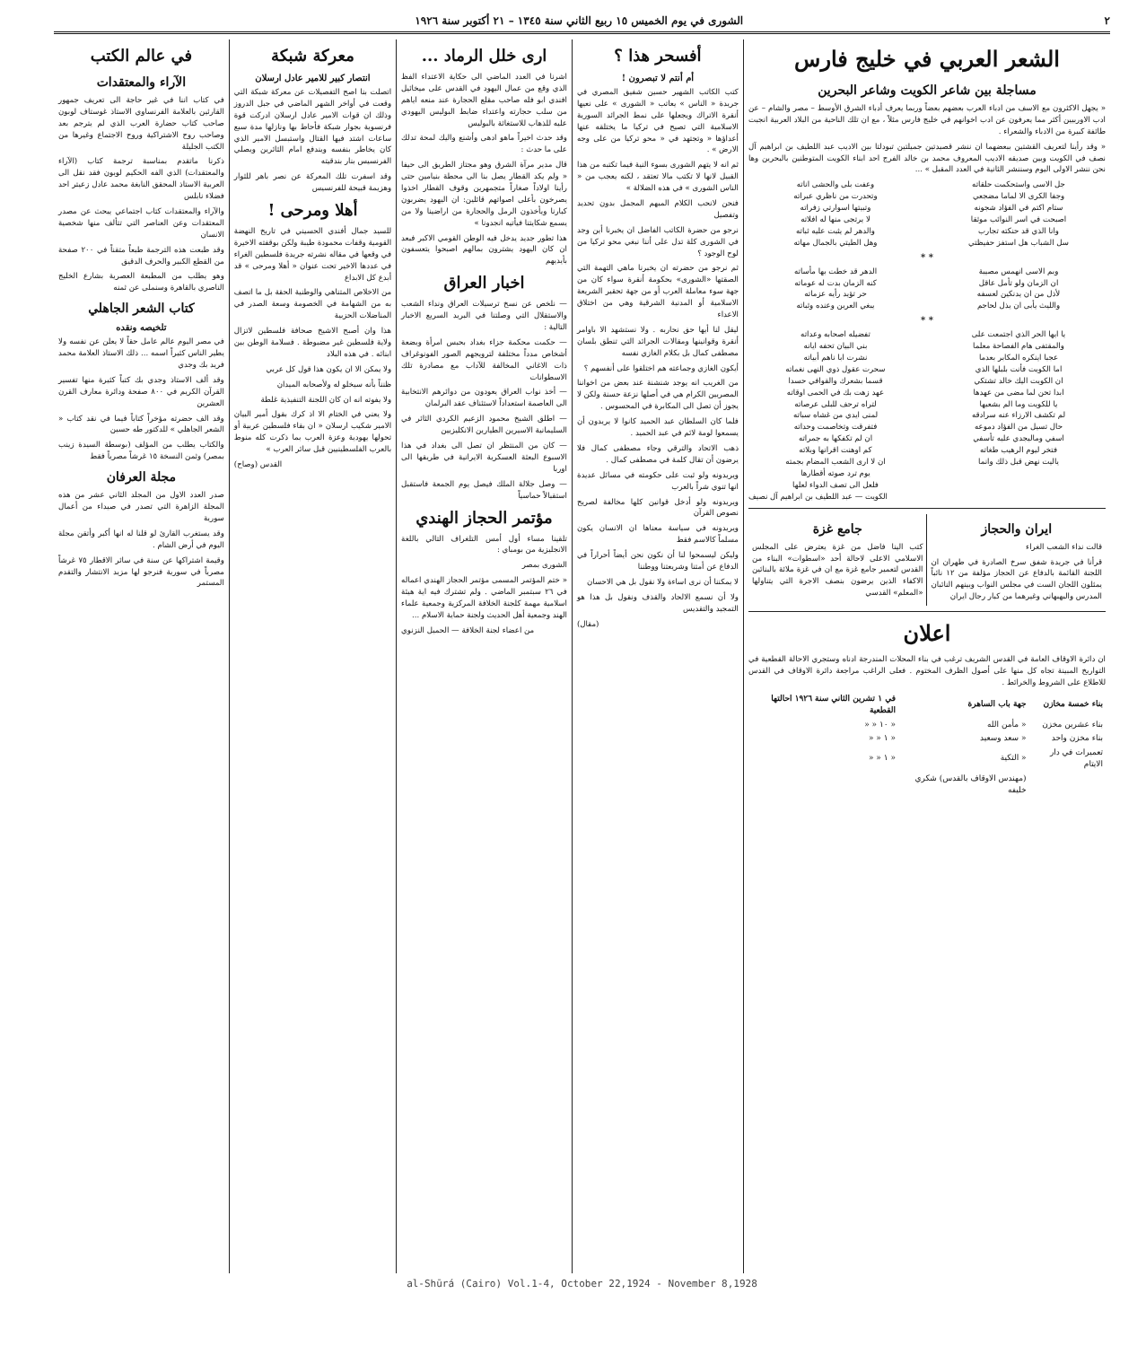٢ الشورى في يوم الخميس ١٥ ربيع الثاني سنة ١٣٤٥ – ٢١ أكتوبر سنة ١٩٢٦
الشعر العربي في خليج فارس
مساجلة بين شاعر الكويت وشاعر البحرين
« يجهل الاكثرون مع الاسف من ادباء العرب بعضهم بعضاً وربما يعرف أدباء الشرق الأوسط – مصر والشام – عن ادب الاوربيين أكثر مما يعرفون عن ادب اخوانهم في خليج فارس مثلاً ، مع ان تلك الناحية من البلاد العربية انجبت طائفة كبيرة من الادباء والشعراء .
« وقد رأينا لتعريف القشتين ببعضهما ان ننشر قصيدتين جميلتين تبودلتا بين الاديب عبد اللطيف بن ابراهيم آل نصف في الكويت وبين صديقه الاديب المعروف محمد بن خالد الفرج احد ابناء الكويت المتوطنين بالبحرين وها نحن ننشر الاولى اليوم وسننشر الثانية في العدد المقبل » ...
جل الاسى واستحكمت حلقاته
وجفا الكرى الا لماما مضجعي
ستام اكتم في الفؤاد شجونه
اصبحت في اسر النوائب موثقا
وانا الذي قد حنكته تجارب
سل الشباب هل استفز حفيظتي
وعفت بلى والحشى اناته
وتحدرت من ناظري عبراته
وتبيتها اسوارتي زفراته
لا يرتجى منها له افلاته
والدهر لم يثبت عليه ثباته
وهل الطيتي بالجمال مهاته
* *
وبم الاسى انهمس مصيبة
ان الزمان ولو تأمل عاقل
لأذل من ان يدنكين لعسفه
والليث يأبى ان يذل لحاجم
الدهر قد خطت بها مأساته
كنه الزمان بدت له عوماته
حر تؤيد رأيه عزماته
يبغي العرين وعنده وثباته
* *
يا ايها الحر الذي اجتمعت على
والمقتفى هام الفصاحة معلما
عجبا اينكره المكابر بعدما
اما الكويت فأنت بلبلها الذي
ان الكويت اليك خالد تشتكي
ابدا تحن لما مضى من عهدها
يا للكويت وما الم بشعبها
لم تكشف الارزاء عنه سرادقه
حال تسيل من الفؤاد دموعه
اسفي وماليجدي عليه تأسفي
فتخر ليوم الرهيب طغاته
ياليت نهض قبل ذلك وانما
تفضيله اصحابه وعداته
بني البيان تحفه ايانه
نشرت ابا ناهم أبياته
سحرت عقول ذوي النهى نغماته
قسما بشعرك والقوافي حسدا
عهد زهت بك في الحمى اوقاته
لتراه ترحف للبلى عرصاته
لمنى ايدي من غشاه سباته
فتفرقت وتخاصمت وحداته
ان لم تكفكها به جمراته
كم اوهنت اقرانها وبلاته
ان لا ارى الشعب المضام بجمته
يوم ترد صوته أقطارها
فلعل الى تصف الدواء لعلها
الكويت — عبد اللطيف بن ابراهيم آل نصيف
ايران والحجاز
قالت نداء الشعب الغراء
قرأنا في جريدة شفق سرخ الصادرة في طهران ان اللجنة القائمة بالدفاع عن الحجاز مؤلفة من ١٢ نائباً يمثلون اللجان الست في مجلس النواب وبينهم النائبان المدرس والبهبهاني وغيرهما من كبار رجال ايران
جامع غزة
كتب الينا فاضل من غزة يعترض على المجلس الاسلامي الاعلى لاحالة أحد «اسطوات» البناء من القدس لتعمير جامع غزة مع ان في غزة ملائة بالبنائين الاكفاء الذين يرضون بنصف الاجرة التي يتناولها «المعلم» القدسي
اعلان
ان دائرة الاوقاف العامة في القدس الشريف ترغب في بناء المحلات المندرجة ادناه وستجري الاحالة القطعية في التواريخ المبينة تجاه كل منها على أصول الظرف المختوم . فعلى الراغب مراجعة دائرة الاوقاف في القدس للاطلاع على الشروط والخرائط .
| بناء خمسة مخازن | جهة باب الساهرة | في ١ تشرين الثاني سنة ١٩٢٦ احالتها القطعية |
| --- | --- | --- |
| بناء عشرين مخزن | « مأمن الله | « ١٠ « « |
| بناء مخزن واحد | « سعد وسعيد | « ١ « « |
| تعميرات في دار الايتام | « التكية | « ١ « « |
| | (مهندس الاوقاف بالقدس) شكري خليفه | |
أفسحر هذا ؟
أم أنتم لا تبصرون !
كتب الكاتب الشهير حسين شفيق المصري في جريدة « الناس » يعاتب « الشورى » على نعيها أنقرة الاتراك ويجعلها على نمط الجرائد السورية الاسلامية التي تصيح في تركيا ما يختلقه عنها أعداؤها « وتجتهد في « محو تركيا من على وجه الارض » .
ثم انه لا يتهم الشورى بسوء النية فيما تكتبه من هذا القبيل لانها لا تكتب مالا تعتقد ، لكنه يعجب من « الناس الشورى » في هذه الضلالة »
فنحن لانحب الكلام المبهم المجمل بدون تحديد وتفصيل
نرجو من حضرة الكاتب الفاضل ان يخبرنا أين وجد في الشورى كلة تدل على أننا نبغي محو تركيا من لوح الوجود ؟
ثم نرجو من حضرته ان يخبرنا ماهي التهمة التي الصقتها «الشورى» بحكومة أنقرة سواء كان من جهة سوء معاملة العرب أو من جهة تحقير الشريعة الاسلامية أو المدنية الشرقية وهي من اختلاق الاعداء
ليقل لنا أيها حق نحاربه . ولا نستشهد الا باوامر أنقرة وقوانينها ومقالات الجرائد التي تنطق بلسان مصطفى كمال بل بكلام الغازي نفسه
أيكون الغازي وجماعته هم اختلقوا على أنفسهم ؟
من الغريب انه يوجد شنشنة عند بعض من اخواننا المصريين الكرام هي في أصلها نزعة حسنة ولكن لا يجوز أن تصل الى المكابرة في المحسوس .
فلما كان السلطان عبد الحميد كانوا لا يريدون أن يسمعوا لومة لائم في عبد الحميد .
ذهب الاتحاد والترقي وجاء مصطفى كمال فلا يرضون أن تقال كلمة في مصطفى كمال .
ويريدونه ولو ثبت على حكومته في مسائل عديدة انها تنوي شراً بالعرب
ويريدونه ولو أدخل قوانين كلها مخالفة لصريح نصوص القرآن
ويريدونه في سياسة معناها ان الانسان يكون مسلماً كالاسم فقط
وليكن ليسمحوا لنا أن نكون نحن أيضاً أحراراً في الدفاع عن أمتنا وشريعتنا ووطننا
لا يمكننا أن نرى اساءة ولا نقول بل هي الاحسان
ولا أن نسمع الالحاد والقذف ونقول بل هذا هو التمجيد والتقديس
(مقال)
ارى خلل الرماد ...
اشرنا في العدد الماضي الى حكاية الاعتداء الفظ الذي وقع من عمال اليهود في القدس على ميخائيل افندي ابو فله صاحب مقلع الحجارة عند منعه اياهم من سلب حجارته واعتداء ضابط البوليس اليهودي عليه للذهاب للاستغاثة بالبوليس
وقد حدث اخيراً ماهو ادهى وأشنع واليك لمحة تدلك على ما حدث :
قال مدير مرآة الشرق وهو مجتاز الطريق الى حيفا « ولم يكد القطار يصل بنا الى محطة بنيامين حتى رأينا اولاداً صغاراً متجمهرين وقوف القطار اخذوا يصرخون بأعلى اصواتهم قائلين: ان اليهود يضربون كبارنا ويأخذون الرمل والحجارة من اراضينا ولا من يسمع شكايتنا فيأتيه انجدونا »
هذا تطور جديد يدخل فيه الوطن القومي الاكبر فبعد ان كان اليهود يشترون بمالهم اصبحوا يتعسفون بأيديهم
اخبار العراق
— نلخص عن نسخ ترسيلات العراق ونداء الشعب والاستقلال التي وصلتنا في البريد السريع الاخبار التالية :
— حكمت محكمة جزاء بغداد بحبس امرأة وبضعة أشخاص مدداً مختلفة لترويجهم الصور الفونوغراف ذات الاغاني المخالفة للآداب مع مصادرة تلك الاسطوانات
— أخذ نواب العراق يعودون من دوائرهم الانتخابية الى العاصمة استعداداً لاستئناف عقد البرلمان
— اطلق الشيخ محمود الزعيم الكردي الثائر في السليمانية الاسيرين الطيارين الانكليزيين
— كان من المنتظر ان تصل الى بغداد في هذا الاسبوع البعثة العسكرية الايرانية في طريقها الى اوربا
— وصل جلالة الملك فيصل يوم الجمعة فاستقبل استقبالاً حماسياً
مؤتمر الحجاز الهندي
تلقينا مساء أول أمس التلغراف التالي باللغة الانجليزية من بومباي :
الشورى بمصر
« ختم المؤتمر المسمى مؤتمر الحجاز الهندي اعماله في ٢٦ سبتمبر الماضي . ولم تشترك فيه اية هيئة اسلامية مهمة كلجنة الخلافة المركزية وجمعية علماء الهند وجمعية أهل الحديث ولجنة حماية الاسلام ...
من اعضاء لجنة الخلافة — الحميل النزنوي
معركة شبكة
انتصار كبير للامير عادل ارسلان
اتصلت بنا اصح التفصيلات عن معركة شبكة التي وقعت في أواخر الشهر الماضي في جبل الدروز وذلك ان قوات الامير عادل ارسلان ادركت قوة فرنسوية بجوار شبكة فأحاط بها ونازلها مدة سبع ساعات اشتد فيها القتال واستبسل الامير الذي كان يخاطر بنفسه ويندفع امام الثائرين ويصلي الفرنسيس بنار بندقيته
وقد اسفرت تلك المعركة عن نصر باهر للثوار وهزيمة قبيحة للفرنسيس
أهلا ومرحى !
للسيد جمال أفندي الحسيني في تاريخ النهضة القومية وقفات محمودة طيبة ولكن بوقفته الاخيرة في وقعها في مقاله نشرته جريدة فلسطين الغراء في عددها الاخير تحت عنوان « أهلا ومرحى » قد أبدع كل الابداع
من الاخلاص المتناهي والوطنية الحقة بل ما اتصف به من الشهامة في الخصومة وسعة الصدر في المناضلات الحزبية
هذا وان أصبح الاشيخ صحافة فلسطين لاتزال ولاية فلسطين غير مضبوطة . فسلامة الوطن بين ابنائه . في هذه البلاد
ولا يمكن الا ان يكون هذا قول كل عربي
ظنناً بأنه سيخلو له ولأصحابه الميدان
ولا يفوته انه ان كان اللجنة التنفيذية غلطة
ولا يعني في الختام الا اذ كرك بقول أمير البيان الامير شكيب ارسلان « ان بقاء فلسطين عربية أو تحولها يهودية وعزة العرب بما ذكرت كله منوط بالعرب الفلسطينيين قبل سائر العرب »
القدس (وصاح)
في عالم الكتب
الآراء والمعتقدات
في كتاب اننا في غير حاجة الى تعريف جمهور القارئين بالعلامة الفرنساوي الاستاذ غوستاف لوبون صاحب كتاب حضارة العرب الذي لم يترجم بعد وصاحب روح الاشتراكية وروح الاجتماع وغيرها من الكتب الجليلة
ذكرنا ماتقدم بمناسبة ترجمة كتاب (الآراء والمعتقدات) الذي الفه الحكيم لوبون فقد نقل الى العربية الاستاذ المحقق النابغة محمد عادل زعيتر احد فضلاء نابلس
والآراء والمعتقدات كتاب اجتماعي يبحث عن مصدر المعتقدات وعن العناصر التي تتألف منها شخصية الانسان
وقد طبعت هذه الترجمة طبعاً متقناً في ٢٠٠ صفحة من القطع الكبير والحرف الدقيق
وهو يطلب من المطبعة العصرية بشارع الخليج الناصري بالقاهرة وسنملى عن ثمنه
كتاب الشعر الجاهلي
تلخيصه ونقده
في مصر اليوم عالم عامل حقاً لا يعلن عن نفسه ولا يطير الناس كثيراً اسمه ... ذلك الاستاذ العلامة محمد فريد بك وجدي
وقد ألف الاستاذ وجدي بك كتباً كثيرة منها تفسير القرآن الكريم في ٨٠٠ صفحة ودائرة معارف القرن العشرين
وقد الف حضرته مؤخراً كتاباً فيما في نقد كتاب « الشعر الجاهلي » للدكتور طه حسين
والكتاب يطلب من المؤلف (بوسطة السيدة زينب بمصر) وثمن النسخة ١٥ غرشاً مصرياً فقط
مجلة العرفان
صدر العدد الاول من المجلد الثاني عشر من هذه المجلة الزاهرة التي تصدر في صيداء من أعمال سورية
وقد يستغرب القارئ لو قلنا له انها أكبر وأتقن مجلة اليوم في أرض الشام .
وقيمة اشتراكها عن سنة في سائر الاقطار ٧٥ غرشاً مصرياً في سورية فنرجو لها مزيد الانتشار والتقدم المستمر
al-Shūrá (Cairo) Vol.1-4, October 22,1924 - November 8,1928